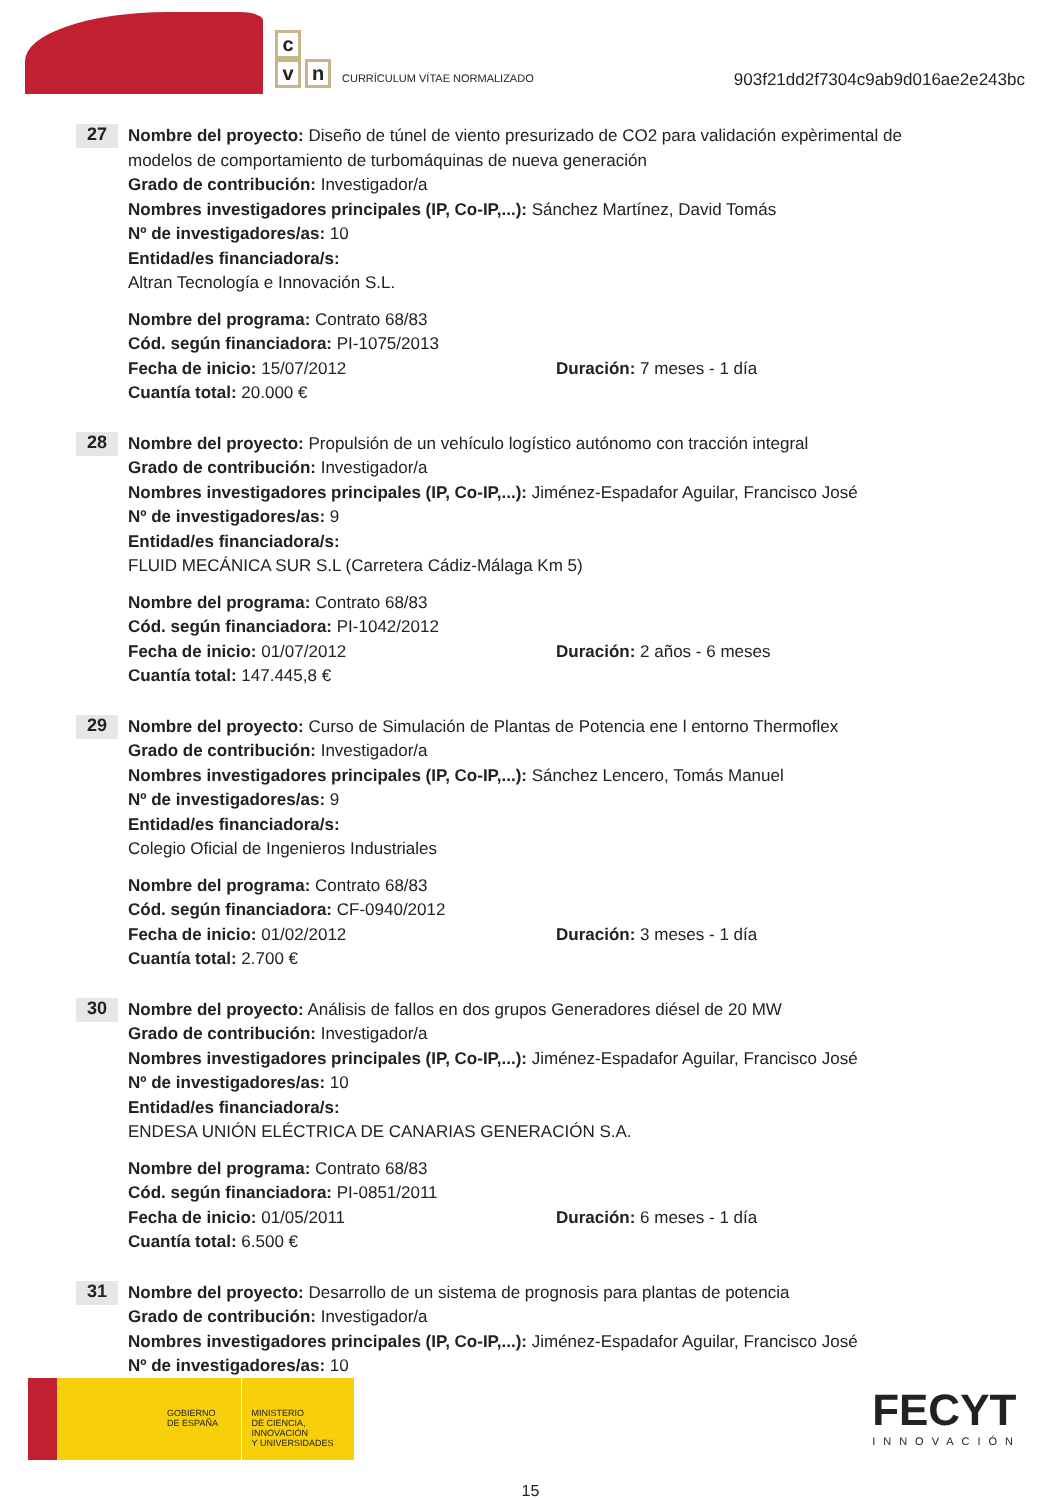c
v n
CURRÍCULUM VÍTAE NORMALIZADO
903f21dd2f7304c9ab9d016ae2e243bc
27
Nombre del proyecto: Diseño de túnel de viento presurizado de CO2 para validación expèrimental de modelos de comportamiento de turbomáquinas de nueva generación
Grado de contribución: Investigador/a
Nombres investigadores principales (IP, Co-IP,...): Sánchez Martínez, David Tomás
Nº de investigadores/as: 10
Entidad/es financiadora/s:
Altran Tecnología e Innovación S.L.
Nombre del programa: Contrato 68/83
Cód. según financiadora: PI-1075/2013
Fecha de inicio: 15/07/2012 Duración: 7 meses - 1 día
Cuantía total: 20.000 €
28
Nombre del proyecto: Propulsión de un vehículo logístico autónomo con tracción integral
Grado de contribución: Investigador/a
Nombres investigadores principales (IP, Co-IP,...): Jiménez-Espadafor Aguilar, Francisco José
Nº de investigadores/as: 9
Entidad/es financiadora/s:
FLUID MECÁNICA SUR S.L (Carretera Cádiz-Málaga Km 5)
Nombre del programa: Contrato 68/83
Cód. según financiadora: PI-1042/2012
Fecha de inicio: 01/07/2012 Duración: 2 años - 6 meses
Cuantía total: 147.445,8 €
29
Nombre del proyecto: Curso de Simulación de Plantas de Potencia ene l entorno Thermoflex
Grado de contribución: Investigador/a
Nombres investigadores principales (IP, Co-IP,...): Sánchez Lencero, Tomás Manuel
Nº de investigadores/as: 9
Entidad/es financiadora/s:
Colegio Oficial de Ingenieros Industriales
Nombre del programa: Contrato 68/83
Cód. según financiadora: CF-0940/2012
Fecha de inicio: 01/02/2012 Duración: 3 meses - 1 día
Cuantía total: 2.700 €
30
Nombre del proyecto: Análisis de fallos en dos grupos Generadores diésel de 20 MW
Grado de contribución: Investigador/a
Nombres investigadores principales (IP, Co-IP,...): Jiménez-Espadafor Aguilar, Francisco José
Nº de investigadores/as: 10
Entidad/es financiadora/s:
ENDESA UNIÓN ELÉCTRICA DE CANARIAS GENERACIÓN S.A.
Nombre del programa: Contrato 68/83
Cód. según financiadora: PI-0851/2011
Fecha de inicio: 01/05/2011 Duración: 6 meses - 1 día
Cuantía total: 6.500 €
31
Nombre del proyecto: Desarrollo de un sistema de prognosis para plantas de potencia
Grado de contribución: Investigador/a
Nombres investigadores principales (IP, Co-IP,...): Jiménez-Espadafor Aguilar, Francisco José
Nº de investigadores/as: 10
GOBIERNO
DE ESPAÑA
MINISTERIO
DE CIENCIA, INNOVACIÓN
Y UNIVERSIDADES
FECYT
INNOVACIÓN
15